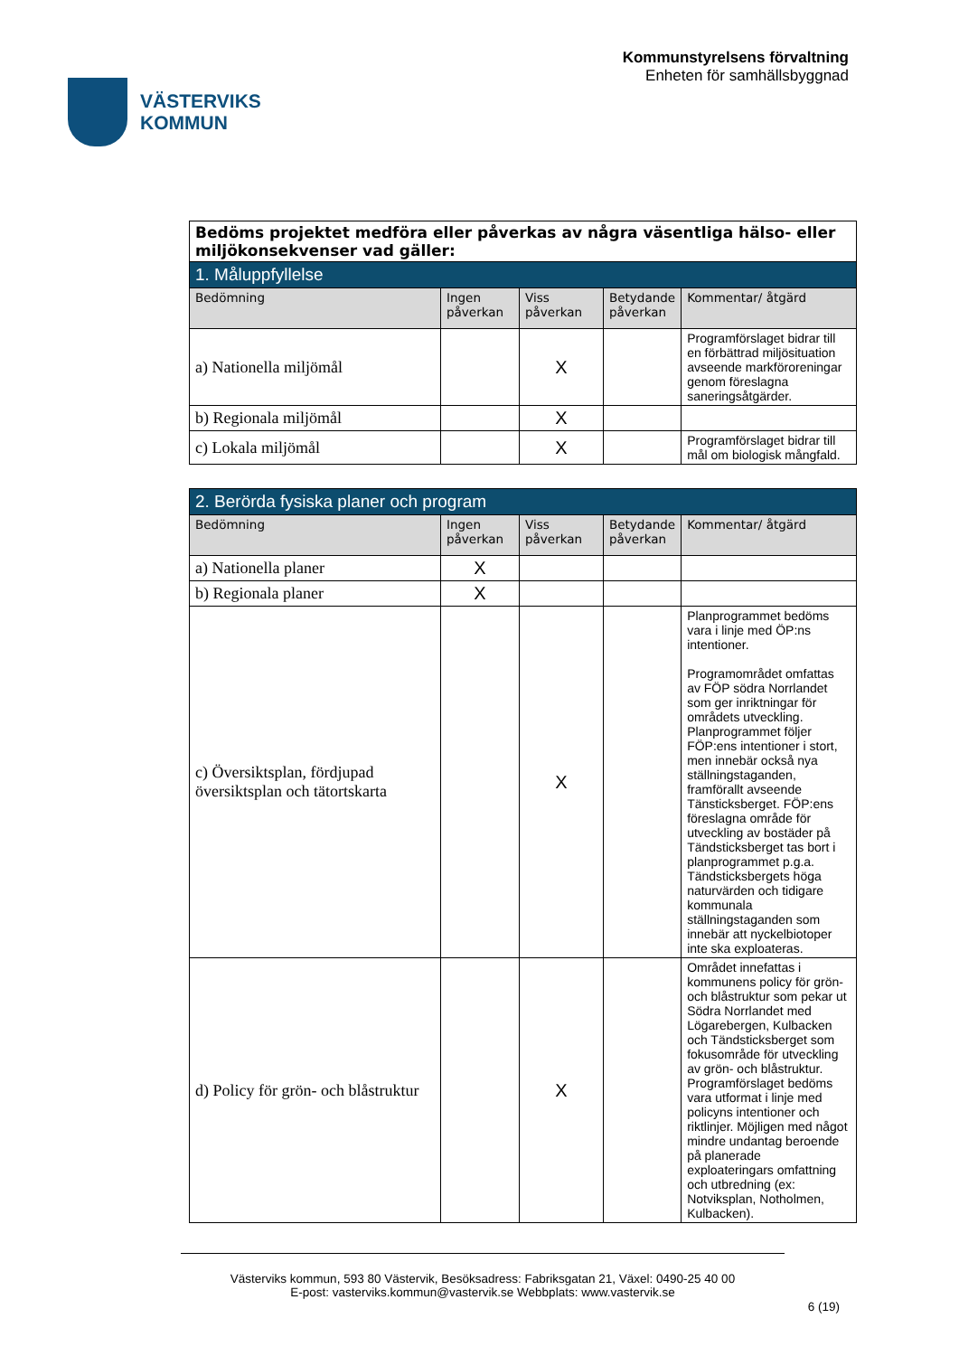VÄSTERVIKS
KOMMUN
Kommunstyrelsens förvaltning
Enheten för samhällsbyggnad
| Bedöms projektet medföra eller påverkas av några väsentliga hälso- eller miljökonsekvenser vad gäller: | | | | |
| 1. Måluppfyllelse | | | | |
| Bedömning | Ingen påverkan | Viss påverkan | Betydande påverkan | Kommentar/ åtgärd |
| a) Nationella miljömål | | X | | Programförslaget bidrar till en förbättrad miljösituation avseende markföroreningar genom föreslagna saneringsåtgärder. |
| b) Regionala miljömål | | X | | |
| c) Lokala miljömål | | X | | Programförslaget bidrar till mål om biologisk mångfald. |
| 2. Berörda fysiska planer och program | | | | |
| Bedömning | Ingen påverkan | Viss påverkan | Betydande påverkan | Kommentar/ åtgärd |
| a) Nationella planer | X | | | |
| b) Regionala planer | X | | | |
| c) Översiktsplan, fördjupad översiktsplan och tätortskarta | | X | | Planprogrammet bedöms vara i linje med ÖP:ns intentioner. Programområdet omfattas av FÖP södra Norrlandet som ger inriktningar för områdets utveckling. Planprogrammet följer FÖP:ens intentioner i stort, men innebär också nya ställningstaganden, framförallt avseende Tänsticksberget. FÖP:ens föreslagna område för utveckling av bostäder på Tändsticksberget tas bort i planprogrammet p.g.a. Tändsticksbergets höga naturvärden och tidigare kommunala ställningstaganden som innebär att nyckelbiotoper inte ska exploateras. |
| d) Policy för grön- och blåstruktur | | X | | Området innefattas i kommunens policy för grön- och blåstruktur som pekar ut Södra Norrlandet med Lögarebergen, Kulbacken och Tändsticksberget som fokusområde för utveckling av grön- och blåstruktur. Programförslaget bedöms vara utformat i linje med policyns intentioner och riktlinjer. Möjligen med något mindre undantag beroende på planerade exploateringars omfattning och utbredning (ex: Notviksplan, Notholmen, Kulbacken). |
Västerviks kommun, 593 80 Västervik, Besöksadress: Fabriksgatan 21, Växel: 0490-25 40 00
E-post: vasterviks.kommun@vastervik.se Webbplats: www.vastervik.se
6 (19)